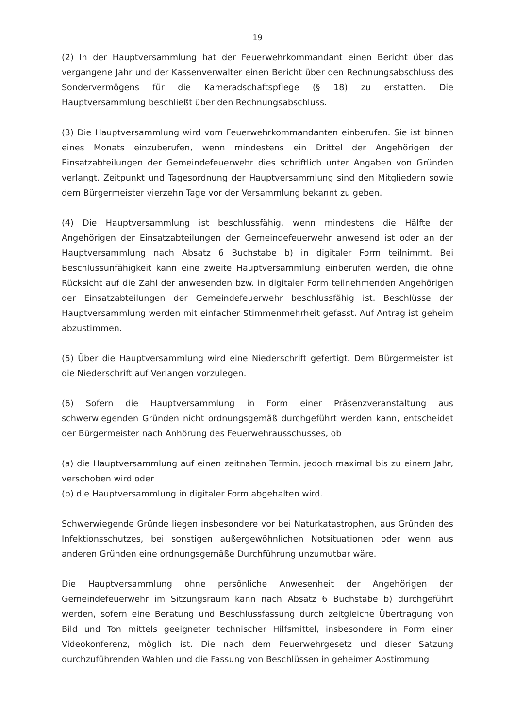19
(2) In der Hauptversammlung hat der Feuerwehrkommandant einen Bericht über das vergangene Jahr und der Kassenverwalter einen Bericht über den Rechnungsabschluss des Sondervermögens für die Kameradschaftspflege (§ 18) zu erstatten. Die Hauptversammlung beschließt über den Rechnungsabschluss.
(3) Die Hauptversammlung wird vom Feuerwehrkommandanten einberufen. Sie ist binnen eines Monats einzuberufen, wenn mindestens ein Drittel der Angehörigen der Einsatzabteilungen der Gemeindefeuerwehr dies schriftlich unter Angaben von Gründen verlangt. Zeitpunkt und Tagesordnung der Hauptversammlung sind den Mitgliedern sowie dem Bürgermeister vierzehn Tage vor der Versammlung bekannt zu geben.
(4) Die Hauptversammlung ist beschlussfähig, wenn mindestens die Hälfte der Angehörigen der Einsatzabteilungen der Gemeindefeuerwehr anwesend ist oder an der Hauptversammlung nach Absatz 6 Buchstabe b) in digitaler Form teilnimmt. Bei Beschlussunfähigkeit kann eine zweite Hauptversammlung einberufen werden, die ohne Rücksicht auf die Zahl der anwesenden bzw. in digitaler Form teilnehmenden Angehörigen der Einsatzabteilungen der Gemeindefeuerwehr beschlussfähig ist. Beschlüsse der Hauptversammlung werden mit einfacher Stimmenmehrheit gefasst. Auf Antrag ist geheim abzustimmen.
(5) Über die Hauptversammlung wird eine Niederschrift gefertigt. Dem Bürgermeister ist die Niederschrift auf Verlangen vorzulegen.
(6) Sofern die Hauptversammlung in Form einer Präsenzveranstaltung aus schwerwiegenden Gründen nicht ordnungsgemäß durchgeführt werden kann, entscheidet der Bürgermeister nach Anhörung des Feuerwehrausschusses, ob
(a) die Hauptversammlung auf einen zeitnahen Termin, jedoch maximal bis zu einem Jahr, verschoben wird oder
(b) die Hauptversammlung in digitaler Form abgehalten wird.
Schwerwiegende Gründe liegen insbesondere vor bei Naturkatastrophen, aus Gründen des Infektionsschutzes, bei sonstigen außergewöhnlichen Notsituationen oder wenn aus anderen Gründen eine ordnungsgemäße Durchführung unzumutbar wäre.
Die Hauptversammlung ohne persönliche Anwesenheit der Angehörigen der Gemeindefeuerwehr im Sitzungsraum kann nach Absatz 6 Buchstabe b) durchgeführt werden, sofern eine Beratung und Beschlussfassung durch zeitgleiche Übertragung von Bild und Ton mittels geeigneter technischer Hilfsmittel, insbesondere in Form einer Videokonferenz, möglich ist. Die nach dem Feuerwehrgesetz und dieser Satzung durchzuführenden Wahlen und die Fassung von Beschlüssen in geheimer Abstimmung